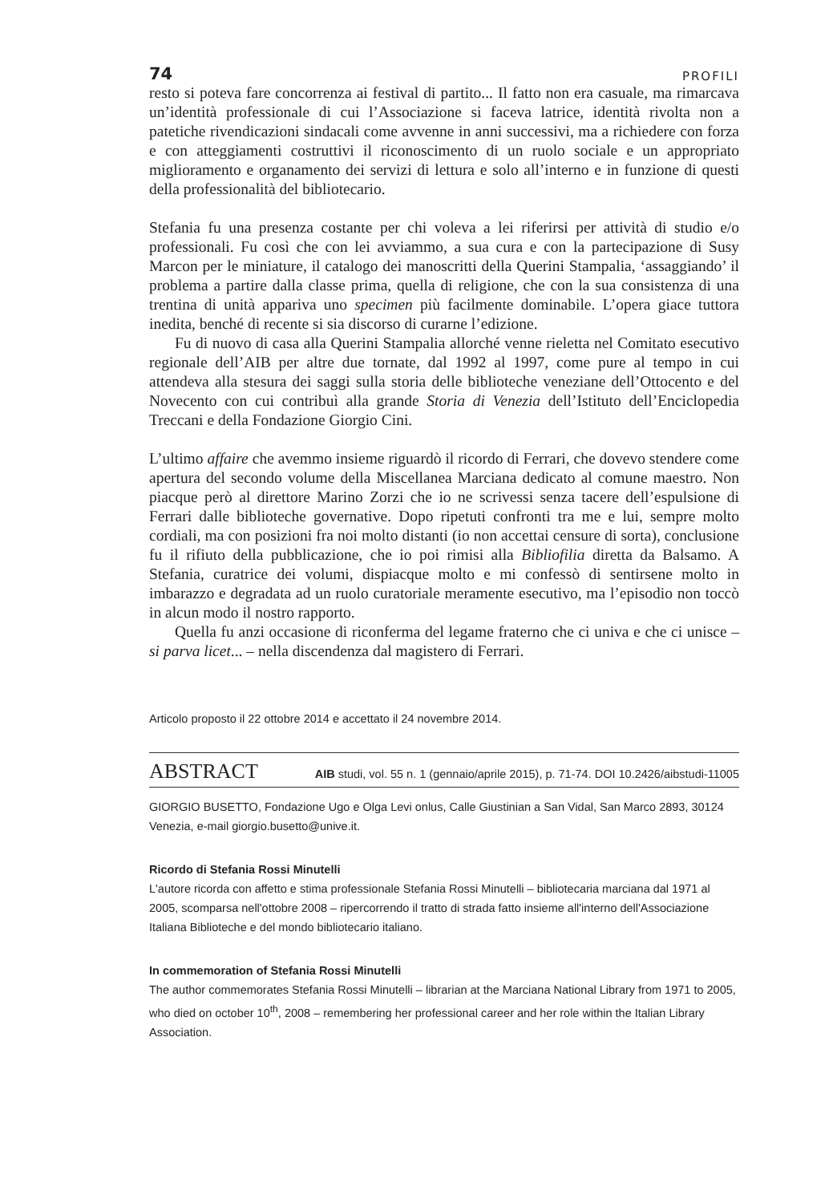74 PROFILI
resto si poteva fare concorrenza ai festival di partito... Il fatto non era casuale, ma rimarcava un’identità professionale di cui l’Associazione si faceva latrice, identità rivolta non a patetiche rivendicazioni sindacali come avvenne in anni successivi, ma a richiedere con forza e con atteggiamenti costruttivi il riconoscimento di un ruolo sociale e un appropriato miglioramento e organamento dei servizi di lettura e solo all’interno e in funzione di questi della professionalità del bibliotecario.
Stefania fu una presenza costante per chi voleva a lei riferirsi per attività di studio e/o professionali. Fu così che con lei avviammo, a sua cura e con la partecipazione di Susy Marcon per le miniature, il catalogo dei manoscritti della Querini Stampalia, ‘assaggiando’ il problema a partire dalla classe prima, quella di religione, che con la sua consistenza di una trentina di unità appariva uno specimen più facilmente dominabile. L’opera giace tuttora inedita, benché di recente si sia discorso di curarne l’edizione.
Fu di nuovo di casa alla Querini Stampalia allorché venne rieletta nel Comitato esecutivo regionale dell’AIB per altre due tornate, dal 1992 al 1997, come pure al tempo in cui attendeva alla stesura dei saggi sulla storia delle biblioteche veneziane dell’Ottocento e del Novecento con cui contribuì alla grande Storia di Venezia dell’Istituto dell’Enciclopedia Treccani e della Fondazione Giorgio Cini.
L’ultimo affaire che avemmo insieme riguardò il ricordo di Ferrari, che dovevo stendere come apertura del secondo volume della Miscellanea Marciana dedicato al comune maestro. Non piacque però al direttore Marino Zorzi che io ne scrivessi senza tacere dell’espulsione di Ferrari dalle biblioteche governative. Dopo ripetuti confronti tra me e lui, sempre molto cordiali, ma con posizioni fra noi molto distanti (io non accettai censure di sorta), conclusione fu il rifiuto della pubblicazione, che io poi rimisi alla Bibliofilia diretta da Balsamo. A Stefania, curatrice dei volumi, dispiacque molto e mi confessò di sentirsene molto in imbarazzo e degradata ad un ruolo curatoriale meramente esecutivo, ma l’episodio non toccò in alcun modo il nostro rapporto.
Quella fu anzi occasione di riconferma del legame fraterno che ci univa e che ci unisce – si parva licet... – nella discendenza dal magistero di Ferrari.
Articolo proposto il 22 ottobre 2014 e accettato il 24 novembre 2014.
ABSTRACT AIB studi, vol. 55 n. 1 (gennaio/aprile 2015), p. 71-74. DOI 10.2426/aibstudi-11005
GIORGIO BUSETTO, Fondazione Ugo e Olga Levi onlus, Calle Giustinian a San Vidal, San Marco 2893, 30124 Venezia, e-mail giorgio.busetto@unive.it.
Ricordo di Stefania Rossi Minutelli
L'autore ricorda con affetto e stima professionale Stefania Rossi Minutelli – bibliotecaria marciana dal 1971 al 2005, scomparsa nell'ottobre 2008 – ripercorrendo il tratto di strada fatto insieme all'interno dell'Associazione Italiana Biblioteche e del mondo bibliotecario italiano.
In commemoration of Stefania Rossi Minutelli
The author commemorates Stefania Rossi Minutelli – librarian at the Marciana National Library from 1971 to 2005, who died on october 10<sup>th</sup>, 2008 – remembering her professional career and her role within the Italian Library Association.